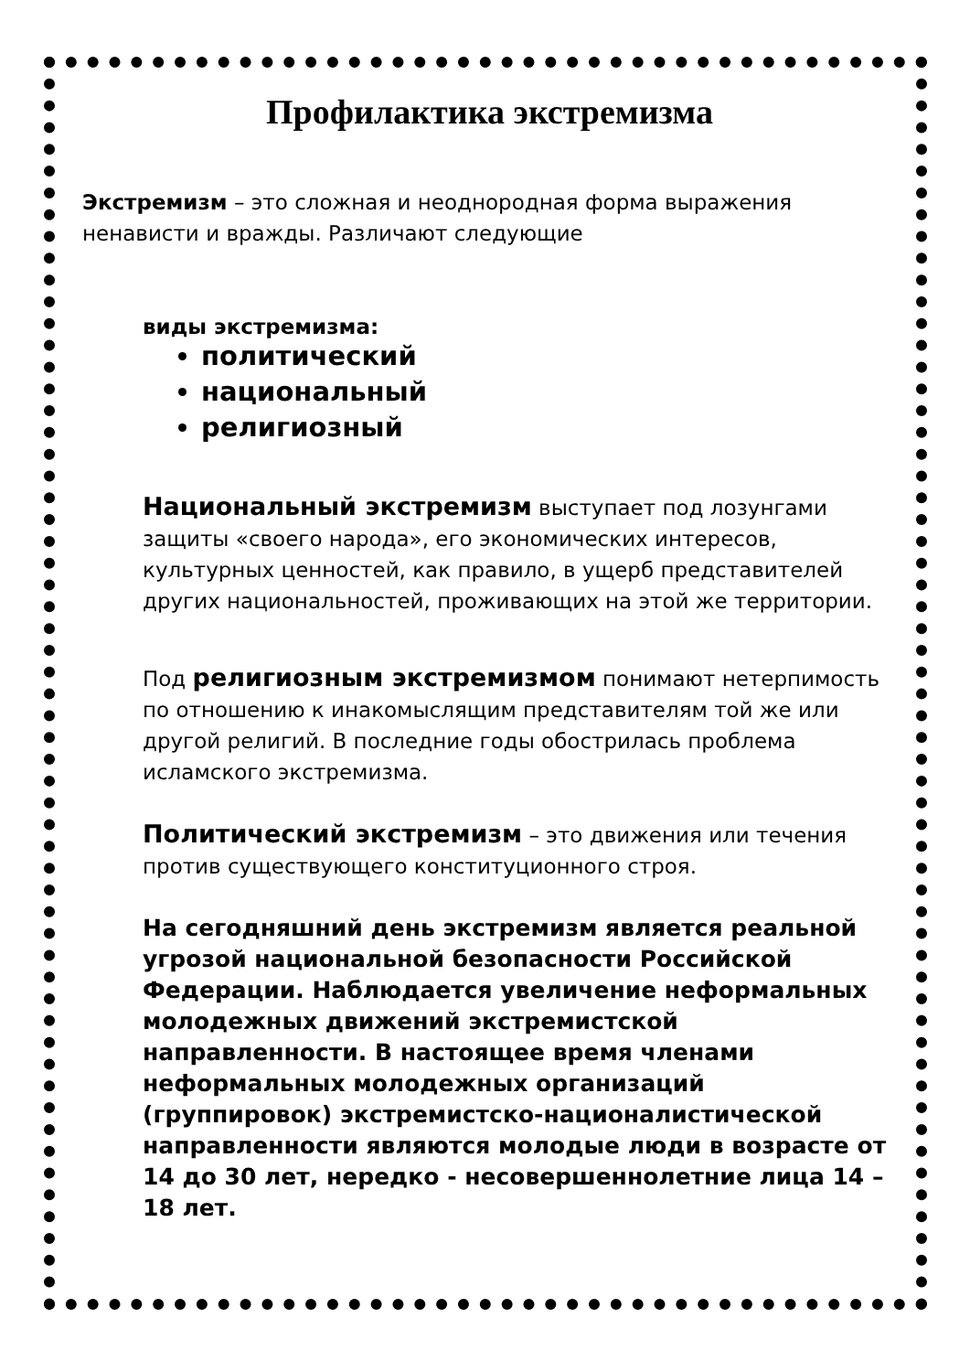Профилактика экстремизма
Экстремизм – это сложная и неоднородная форма выражения ненависти и вражды. Различают следующие
виды экстремизма:
политический
национальный
религиозный
Национальный экстремизм выступает под лозунгами защиты «своего народа», его экономических интересов, культурных ценностей, как правило, в ущерб представителей других национальностей, проживающих на этой же территории.
Под религиозным экстремизмом понимают нетерпимость по отношению к инакомыслящим представителям той же или другой религий. В последние годы обострилась проблема исламского экстремизма.
Политический экстремизм – это движения или течения против существующего конституционного строя.
На сегодняшний день экстремизм является реальной угрозой национальной безопасности Российской Федерации. Наблюдается увеличение неформальных молодежных движений экстремистской направленности. В настоящее время членами неформальных молодежных организаций (группировок) экстремистско-националистической направленности являются молодые люди в возрасте от 14 до 30 лет, нередко - несовершеннолетние лица 14 – 18 лет.